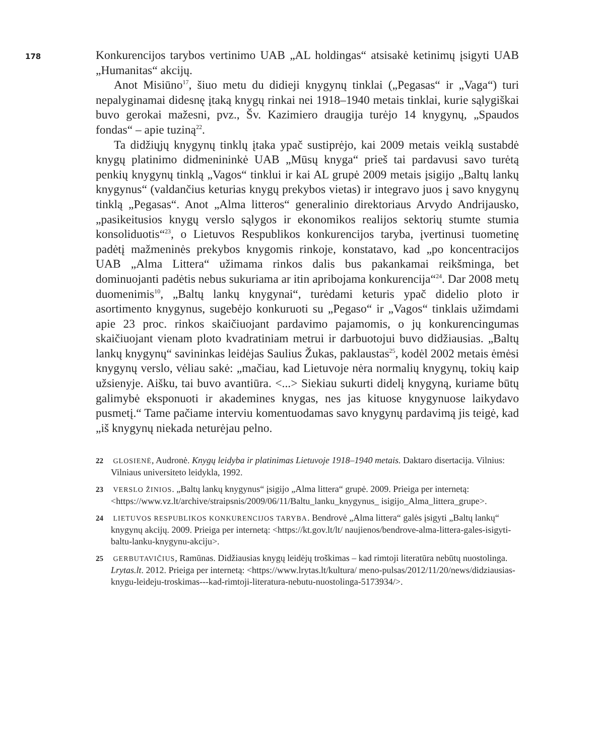178
Konkurencijos tarybos vertinimo UAB „AL holdingas“ atsisakė ketinimų įsigyti UAB „Humanitas“ akcijų.
Anot Misiūno<sup>17</sup>, šiuo metu du didieji knygynų tinklai („Pegasas“ ir „Vaga“) turi nepalyginamai didesnę įtaką knygų rinkai nei 1918–1940 metais tinklai, kurie sąlygiškai buvo gerokai mažesni, pvz., Šv. Kazimiero draugija turėjo 14 knygynų, „Spaudos fondas“ – apie tuziną<sup>22</sup>.
Ta didžiųjų knygynų tinklų įtaka ypač sustiprėjo, kai 2009 metais veiklą sustabdė knygų platinimo didmenininkė UAB „Mūsų knyga“ prieš tai pardavusi savo turėtą penkių knygynų tinklą „Vagos“ tinklui ir kai AL grupė 2009 metais įsigijo „Baltų lankų knygynus“ (valdančius keturias knygų prekybos vietas) ir integravo juos į savo knygynų tinklą „Pegasas“. Anot „Alma litteros“ generalinio direktoriaus Arvydo Andrijausko, „pasikeitusios knygų verslo sąlygos ir ekonomikos realijos sektorių stumte stumia konsoliduotis“<sup>23</sup>, o Lietuvos Respublikos konkurencijos taryba, įvertinusi tuometinę padėtį mažmeninės prekybos knygomis rinkoje, konstatavo, kad „po koncentracijos UAB „Alma Littera“ užimama rinkos dalis bus pakankamai reikšminga, bet dominuojanti padėtis nebus sukuriama ar itin apribojama konkurencija“<sup>24</sup>. Dar 2008 metų duomenimis<sup>10</sup>, „Baltų lankų knygynai“, turėdami keturis ypač didelio ploto ir asortimento knygynus, sugebėjo konkuruoti su „Pegaso“ ir „Vagos“ tinklais užimdami apie 23 proc. rinkos skaičiuojant pardavimo pajamomis, o jų konkurencingumas skaičiuojant vienam ploto kvadratiniam metrui ir darbuotojui buvo didžiausias. „Baltų lankų knygynų“ savininkas leidėjas Saulius Žukas, paklaustas<sup>25</sup>, kodėl 2002 metais ėmėsi knygynų verslo, vėliau sakė: „mačiau, kad Lietuvoje nėra normalių knygynų, tokių kaip užsienyje. Aišku, tai buvo avantiūra. <...> Siekiau sukurti didelį knygyną, kuriame būtų galimybė eksponuoti ir akademines knygas, nes jas kituose knygynuose laikydavo pusmetį.“ Tame pačiame interviu komentuodamas savo knygynų pardavimą jis teigė, kad „iš knygynų niekada neturėjau pelno.
22 GLOSIENĖ, Audronė. Knygų leidyba ir platinimas Lietuvoje 1918–1940 metais. Daktaro disertacija. Vilnius: Vilniaus universiteto leidykla, 1992.
23 VERSLO ŽINIOS. „Baltų lankų knygynus“ įsigijo „Alma littera“ grupė. 2009. Prieiga per internetą: <https://www.vz.lt/archive/straipsnis/2009/06/11/Baltu_lanku_knygynus_ isigijo_Alma_littera_grupe>.
24 LIETUVOS RESPUBLIKOS KONKURENCIJOS TARYBA. Bendrovė „Alma littera“ galės įsigyti „Baltų lankų“ knygynų akcijų. 2009. Prieiga per internetą: <https://kt.gov.lt/lt/ naujienos/bendrove-alma-littera-gales-isigyti-baltu-lanku-knygynu-akciju>.
25 GERBUTAVIČIUS, Ramūnas. Didžiausias knygų leidėjų troškimas – kad rimtoji literatūra nebūtų nuostolinga. Lrytas.lt. 2012. Prieiga per internetą: <https://www.lrytas.lt/kultura/ meno-pulsas/2012/11/20/news/didziausias-knygu-leideju-troskimas---kad-rimtoji-literatura-nebutu-nuostolinga-5173934/>.